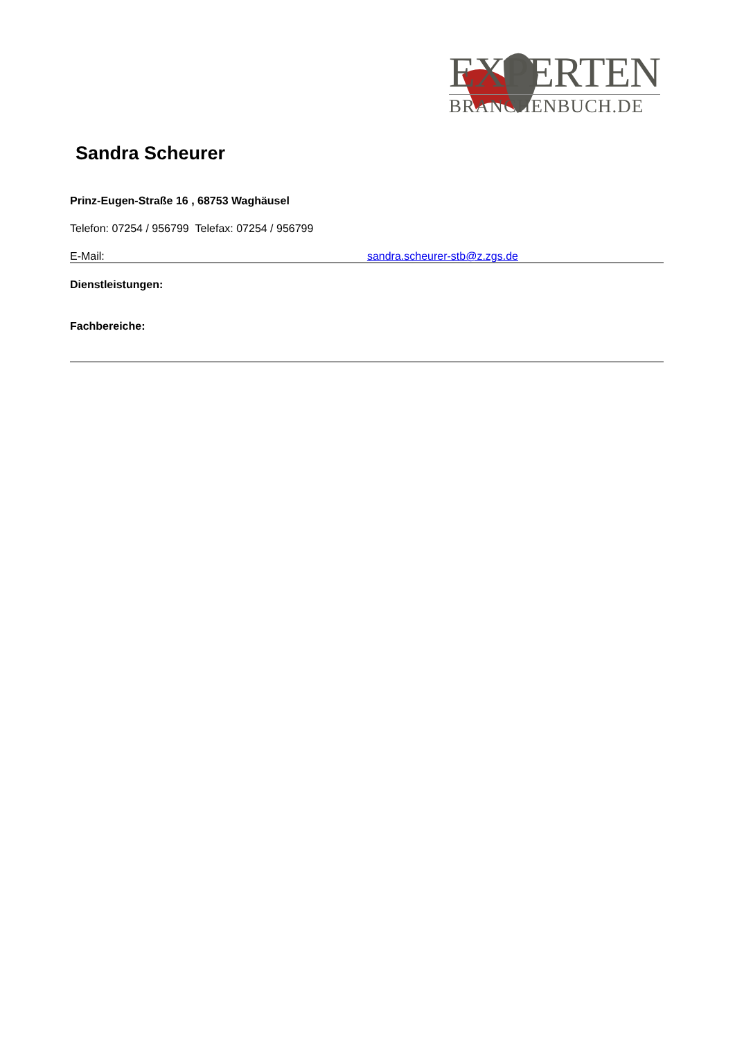EXPERTEN
BRANCHENBUCH.DE
Sandra Scheurer
Prinz-Eugen-Straße 16 , 68753 Waghäusel
Telefon: 07254 / 956799 Telefax: 07254 / 956799
E-Mail: sandra.scheurer-stb@z.zgs.de
Dienstleistungen:
Fachbereiche: